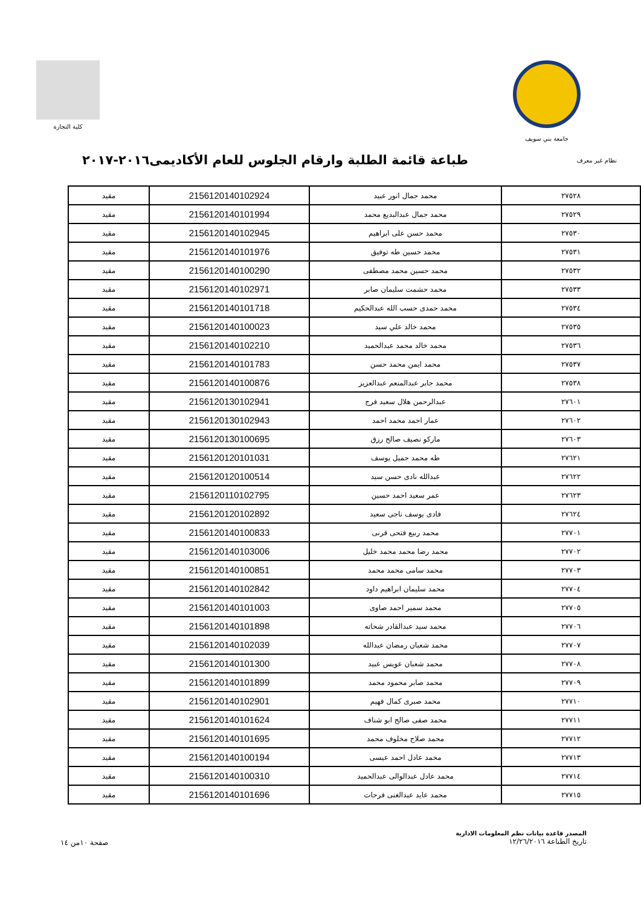جامعة بني سويف كلية التجارة
نظام غير معرف
طباعة قائمة الطلبة وارقام الجلوس للعام الأكاديمى٢٠١٦-٢٠١٧
| ٢٧٥٢٨ | محمد جمال انور عبيد | 2156120140102924 | مقيد |
| ٢٧٥٢٩ | محمد جمال عبدالبديع محمد | 2156120140101994 | مقيد |
| ٢٧٥٣٠ | محمد حسن على ابراهيم | 2156120140102945 | مقيد |
| ٢٧٥٣١ | محمد حسين طه توفيق | 2156120140101976 | مقيد |
| ٢٧٥٣٢ | محمد حسين محمد مصطفى | 2156120140100290 | مقيد |
| ٢٧٥٣٣ | محمد حشمت سليمان صابر | 2156120140102971 | مقيد |
| ٢٧٥٣٤ | محمد حمدى حسب الله عبدالحكيم | 2156120140101718 | مقيد |
| ٢٧٥٣٥ | محمد خالد علي سيد | 2156120140100023 | مقيد |
| ٢٧٥٣٦ | محمد خالد محمد عبدالحميد | 2156120140102210 | مقيد |
| ٢٧٥٣٧ | محمد ايمن محمد حسن | 2156120140101783 | مقيد |
| ٢٧٥٣٨ | محمد جابر عبدالمنعم عبدالعزيز | 2156120140100876 | مقيد |
| ٢٧٦٠١ | عبدالرحمن هلال سعيد فرج | 2156120130102941 | مقيد |
| ٢٧٦٠٢ | عمار احمد محمد احمد | 2156120130102943 | مقيد |
| ٢٧٦٠٣ | ماركو نصيف صالح رزق | 2156120130100695 | مقيد |
| ٢٧٦٢١ | طه محمد جميل يوسف | 2156120120101031 | مقيد |
| ٢٧٦٢٢ | عبدالله نادى حسن سيد | 2156120120100514 | مقيد |
| ٢٧٦٢٣ | عمر سعيد احمد حسين | 2156120110102795 | مقيد |
| ٢٧٦٢٤ | فادى يوسف ناجى سعيد | 2156120120102892 | مقيد |
| ٢٧٧٠١ | محمد ربيع فتحى قرنى | 2156120140100833 | مقيد |
| ٢٧٧٠٢ | محمد رضا محمد محمد خليل | 2156120140103006 | مقيد |
| ٢٧٧٠٣ | محمد سامى محمد محمد | 2156120140100851 | مقيد |
| ٢٧٧٠٤ | محمد سليمان ابراهيم داود | 2156120140102842 | مقيد |
| ٢٧٧٠٥ | محمد سمير احمد صاوى | 2156120140101003 | مقيد |
| ٢٧٧٠٦ | محمد سيد عبدالقادر شحاته | 2156120140101898 | مقيد |
| ٢٧٧٠٧ | محمد شعبان رمضان عبدالله | 2156120140102039 | مقيد |
| ٢٧٧٠٨ | محمد شعبان عويس عبيد | 2156120140101300 | مقيد |
| ٢٧٧٠٩ | محمد صابر محمود محمد | 2156120140101899 | مقيد |
| ٢٧٧١٠ | محمد صبرى كمال فهيم | 2156120140102901 | مقيد |
| ٢٧٧١١ | محمد صفى صالح ابو شناف | 2156120140101624 | مقيد |
| ٢٧٧١٢ | محمد صلاح مخلوف محمد | 2156120140101695 | مقيد |
| ٢٧٧١٣ | محمد عادل احمد عيسى | 2156120140100194 | مقيد |
| ٢٧٧١٤ | محمد عادل عبدالوالى عبدالحميد | 2156120140100310 | مقيد |
| ٢٧٧١٥ | محمد عايد عبدالغنى فرحات | 2156120140101696 | مقيد |
المصدر قاعدة بيانات نظم المعلومات الادارية
تاريخ الطباعة ١٢/٢٦/٢٠١٦
صفحة ١٠من ١٤